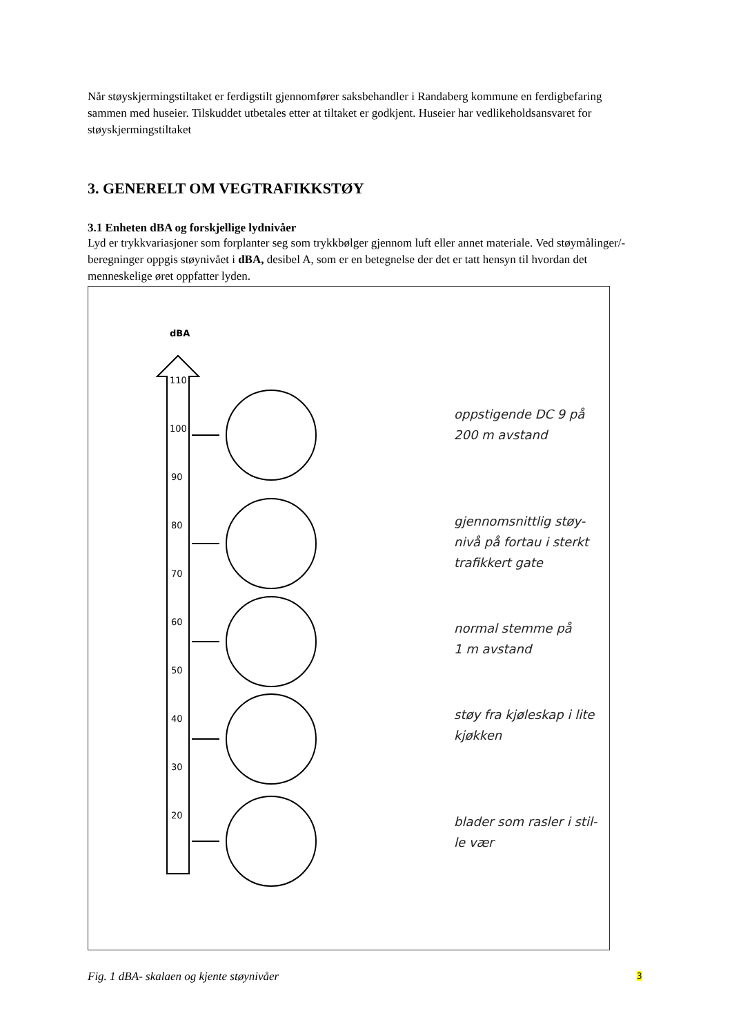Når støyskjermingstiltaket er ferdigstilt gjennomfører saksbehandler i Randaberg kommune en ferdigbefaring sammen med huseier. Tilskuddet utbetales etter at tiltaket er godkjent. Huseier har vedlikeholdsansvaret for støyskjermingstiltaket
3. GENERELT OM VEGTRAFIKKSTØY
3.1 Enheten dBA og forskjellige lydnivåer
Lyd er trykkvariasjoner som forplanter seg som trykkbølger gjennom luft eller annet materiale. Ved støymålinger/-beregninger oppgis støynivået i dBA, desibel A, som er en betegnelse der det er tatt hensyn til hvordan det menneskelige øret oppfatter lyden.
110
100
90
80
70
60
50
40
30
20
dBA
oppstigende DC 9 på
200 m avstand
gjennomsnittlig støy-
nivå på fortau i sterkt
trafikkert gate
normal stemme på
1 m avstand
støy fra kjøleskap i lite
kjøkken
blader som rasler i stil-
le vær
Fig. 1 dBA- skalaen og kjente støynivåer
3